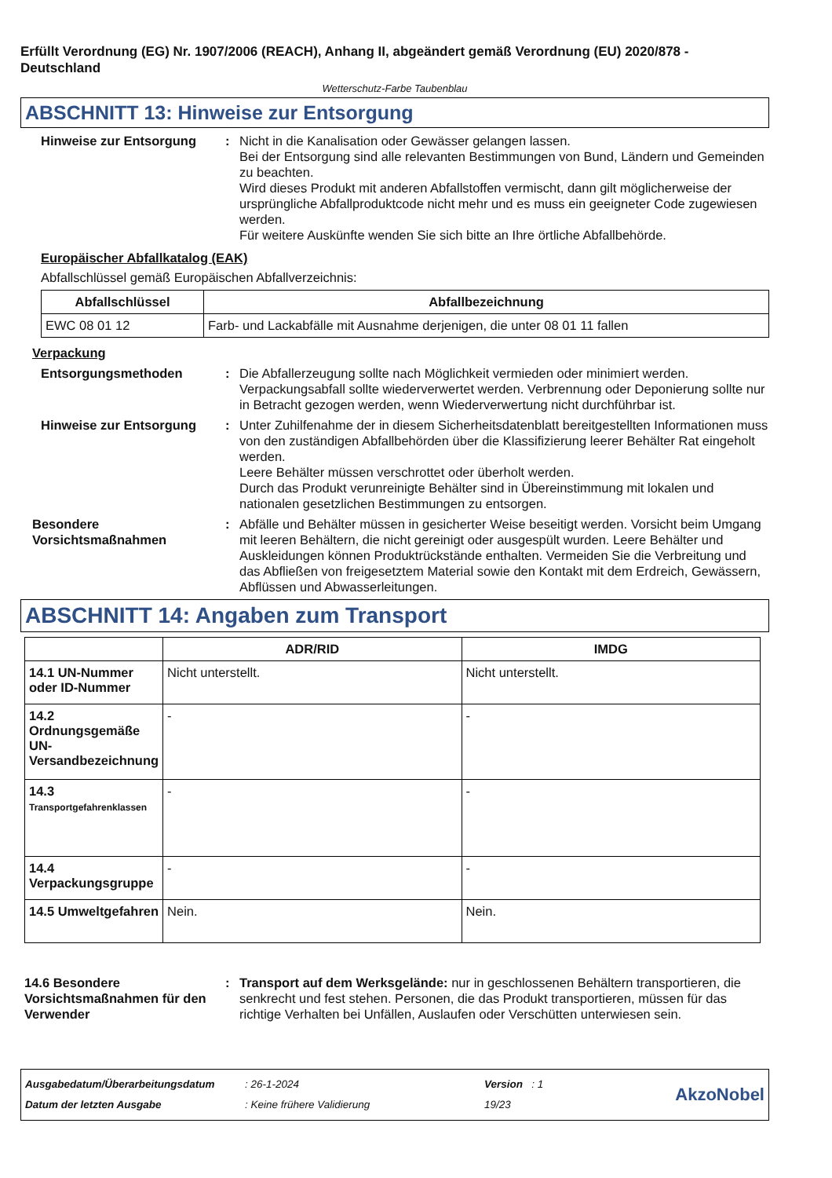Erfüllt Verordnung (EG) Nr. 1907/2006 (REACH), Anhang II, abgeändert gemäß Verordnung (EU) 2020/878 - Deutschland
Wetterschutz-Farbe Taubenblau
ABSCHNITT 13: Hinweise zur Entsorgung
Hinweise zur Entsorgung : Nicht in die Kanalisation oder Gewässer gelangen lassen.
Bei der Entsorgung sind alle relevanten Bestimmungen von Bund, Ländern und Gemeinden zu beachten.
Wird dieses Produkt mit anderen Abfallstoffen vermischt, dann gilt möglicherweise der ursprüngliche Abfallproduktcode nicht mehr und es muss ein geeigneter Code zugewiesen werden.
Für weitere Auskünfte wenden Sie sich bitte an Ihre örtliche Abfallbehörde.
Europäischer Abfallkatalog (EAK)
Abfallschlüssel gemäß Europäischen Abfallverzeichnis:
| Abfallschlüssel | Abfallbezeichnung |
| --- | --- |
| EWC 08 01 12 | Farb- und Lackabfälle mit Ausnahme derjenigen, die unter 08 01 11 fallen |
Verpackung
Entsorgungsmethoden : Die Abfallerzeugung sollte nach Möglichkeit vermieden oder minimiert werden. Verpackungsabfall sollte wiederverwertet werden. Verbrennung oder Deponierung sollte nur in Betracht gezogen werden, wenn Wiederverwertung nicht durchführbar ist.
Hinweise zur Entsorgung : Unter Zuhilfenahme der in diesem Sicherheitsdatenblatt bereitgestellten Informationen muss von den zuständigen Abfallbehörden über die Klassifizierung leerer Behälter Rat eingeholt werden.
Leere Behälter müssen verschrottet oder überholt werden.
Durch das Produkt verunreinigte Behälter sind in Übereinstimmung mit lokalen und nationalen gesetzlichen Bestimmungen zu entsorgen.
Besondere Vorsichtsmaßnahmen
: Abfälle und Behälter müssen in gesicherter Weise beseitigt werden. Vorsicht beim Umgang mit leeren Behältern, die nicht gereinigt oder ausgespült wurden. Leere Behälter und Auskleidungen können Produktrückstände enthalten. Vermeiden Sie die Verbreitung und das Abfließen von freigesetztem Material sowie den Kontakt mit dem Erdreich, Gewässern, Abflüssen und Abwasserleitungen.
ABSCHNITT 14: Angaben zum Transport
| | ADR/RID | IMDG |
| --- | --- | --- |
| 14.1 UN-Nummer oder ID-Nummer | Nicht unterstellt. | Nicht unterstellt. |
| 14.2 Ordnungsgemäße UN-Versandbezeichnung | - | - |
| 14.3 Transportgefahrenklassen | - | - |
| 14.4 Verpackungsgruppe | - | - |
| 14.5 Umweltgefahren | Nein. | Nein. |
14.6 Besondere Vorsichtsmaßnahmen für den Verwender
: Transport auf dem Werksgelände: nur in geschlossenen Behältern transportieren, die senkrecht und fest stehen. Personen, die das Produkt transportieren, müssen für das richtige Verhalten bei Unfällen, Auslaufen oder Verschütten unterwiesen sein.
Ausgabedatum/Überarbeitungsdatum
Datum der letzten Ausgabe
: 26-1-2024
: Keine frühere Validierung
Version : 1
19/23
AkzoNobel